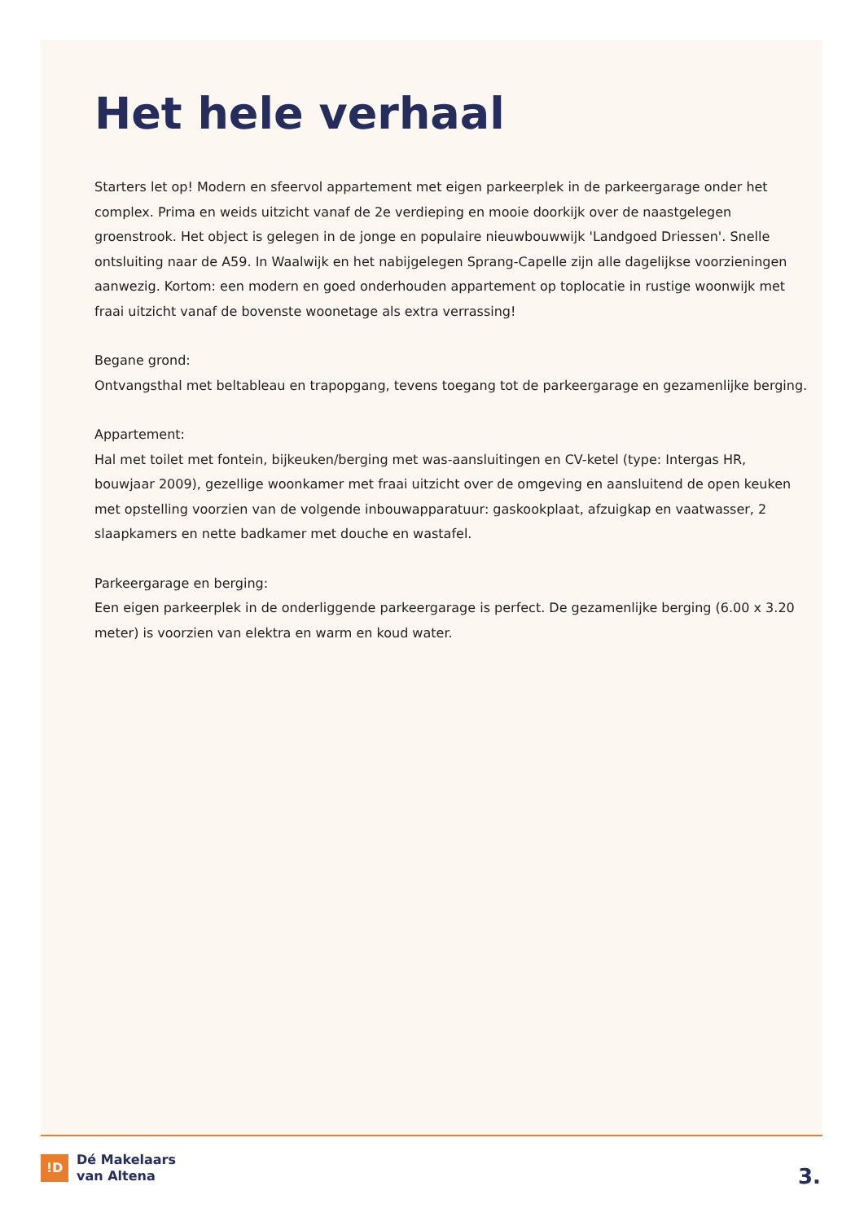Het hele verhaal
Starters let op! Modern en sfeervol appartement met eigen parkeerplek in de parkeergarage onder het complex. Prima en weids uitzicht vanaf de 2e verdieping en mooie doorkijk over de naastgelegen groenstrook. Het object is gelegen in de jonge en populaire nieuwbouwwijk 'Landgoed Driessen'. Snelle ontsluiting naar de A59. In Waalwijk en het nabijgelegen Sprang-Capelle zijn alle dagelijkse voorzieningen aanwezig. Kortom: een modern en goed onderhouden appartement op toplocatie in rustige woonwijk met fraai uitzicht vanaf de bovenste woonetage als extra verrassing!
Begane grond:
Ontvangsthal met beltableau en trapopgang, tevens toegang tot de parkeergarage en gezamenlijke berging.
Appartement:
Hal met toilet met fontein, bijkeuken/berging met was-aansluitingen en CV-ketel (type: Intergas HR, bouwjaar 2009), gezellige woonkamer met fraai uitzicht over de omgeving en aansluitend de open keuken met opstelling voorzien van de volgende inbouwapparatuur: gaskookplaat, afzuigkap en vaatwasser, 2 slaapkamers en nette badkamer met douche en wastafel.
Parkeergarage en berging:
Een eigen parkeerplek in de onderliggende parkeergarage is perfect. De gezamenlijke berging (6.00 x 3.20 meter) is voorzien van elektra en warm en koud water.
!D
Dé Makelaars
van Altena
3.